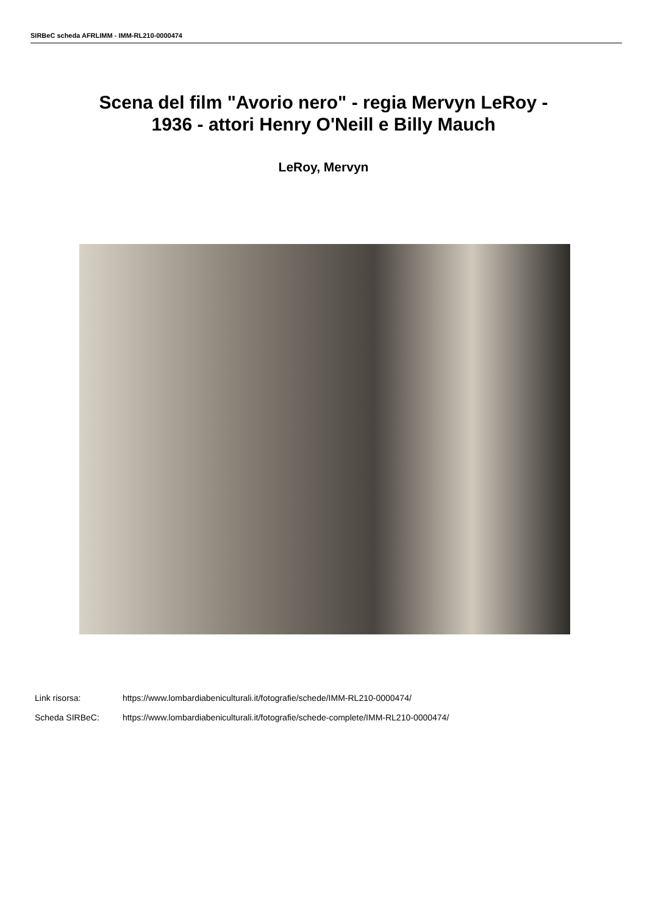SIRBeC scheda AFRLIMM - IMM-RL210-0000474
Scena del film "Avorio nero" - regia Mervyn LeRoy -
1936 - attori Henry O'Neill e Billy Mauch
LeRoy, Mervyn
Link risorsa: https://www.lombardiabeniculturali.it/fotografie/schede/IMM-RL210-0000474/
Scheda SIRBeC: https://www.lombardiabeniculturali.it/fotografie/schede-complete/IMM-RL210-0000474/